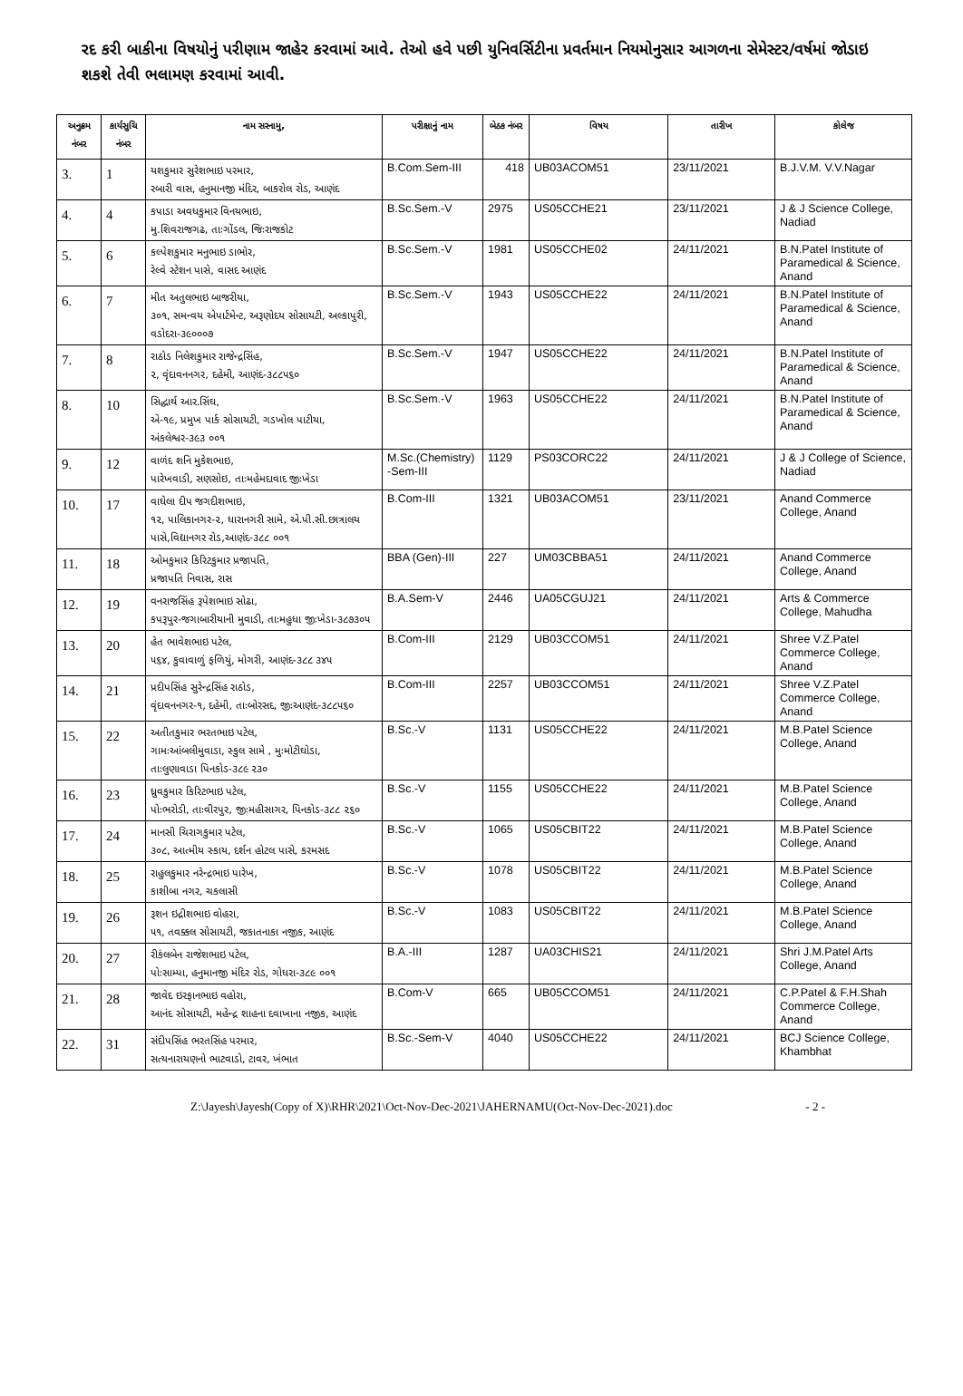રદ કરી બાકીના વિષયોનું પરીણામ જાહેર કરવામાં આવે. તેઓ હવે પછી યુનિવર્સિટીના પ્રવર્તમાન નિયમોનુસાર આગળના સેમેસ્ટર/વર્ષમાં જોડાઇ શકશે તેવી ભલામણ કરવામાં આવી.
| અનુક્રમ નંબર | કાર્યસુચિ નંબર | નામ સરનામુ, | પરીક્ષાનું નામ | બેઠક નંબર | વિષય | તારીખ | કોલેજ |
| --- | --- | --- | --- | --- | --- | --- | --- |
| 3. | 1 | યશકુમાર સુરેશભાઇ પરમાર, રબારી વાસ, હનુમાનજી મંદિર, બાકરોલ રોડ, આણંદ | B.Com.Sem-III | 418 | UB03ACOM51 | 23/11/2021 | B.J.V.M. V.V.Nagar |
| 4. | 4 | કપાડા અવધકુમાર વિનયભાઇ, મુ.શિવરાજગઢ, તાઃગોંડલ, જિઃરાજકોટ | B.Sc.Sem.-V | 2975 | US05CCHE21 | 23/11/2021 | J & J Science College, Nadiad |
| 5. | 6 | કલ્પેશકુમાર મનુભાઇ ડાભોર, રેલ્વે સ્ટેશન પાસે, વાસદ આણંદ | B.Sc.Sem.-V | 1981 | US05CCHE02 | 24/11/2021 | B.N.Patel Institute of Paramedical & Science, Anand |
| 6. | 7 | મીત અતુલભાઇ બાજરીયા, ૩૦૧, સમન્વય એપાર્ટમેન્ટ, અરૂણોદય સોસાયટી, અલ્કાપુરી, વડોદરા-૩૯૦૦૦૭ | B.Sc.Sem.-V | 1943 | US05CCHE22 | 24/11/2021 | B.N.Patel Institute of Paramedical & Science, Anand |
| 7. | 8 | રાઠોડ નિલેશકુમાર રાજેન્દ્રસિંહ, ૨, વૃંદાવનનગર, દહેમી, આણંદ-૩૮૮૫૬૦ | B.Sc.Sem.-V | 1947 | US05CCHE22 | 24/11/2021 | B.N.Patel Institute of Paramedical & Science, Anand |
| 8. | 10 | સિદ્ધાર્થ આર.સિંઘ, એ-૧૯, પ્રમુખ પાર્ક સોસાયટી, ગડખોલ પાટીયા, અંકલેશ્વર-૩૯૩ ૦૦૧ | B.Sc.Sem.-V | 1963 | US05CCHE22 | 24/11/2021 | B.N.Patel Institute of Paramedical & Science, Anand |
| 9. | 12 | વાળંદ શનિ મુકેશભાઇ, પારેખવાડી, સણસોઇ, તાઃમહેમદાવાદ જીઃખેડા | M.Sc.(Chemistry) -Sem-III | 1129 | PS03CORC22 | 24/11/2021 | J & J College of Science, Nadiad |
| 10. | 17 | વાઘેલા દીપ જગદીશભાઇ, ૧૨, પાલિકાનગર-૨, ધારાનગરી સામે, એ.પી.સી.છાત્રાલય પાસે,વિદ્યાનગર રોડ,આણંદ-૩૮૮ ૦૦૧ | B.Com-III | 1321 | UB03ACOM51 | 23/11/2021 | Anand Commerce College, Anand |
| 11. | 18 | ઓમકુમાર કિરિટકુમાર પ્રજાપતિ, પ્રજાપતિ નિવાસ, રાસ | BBA (Gen)-III | 227 | UM03CBBA51 | 24/11/2021 | Anand Commerce College, Anand |
| 12. | 19 | વનરાજસિંહ રૂપેશભાઇ સોઢા, કપરૂપુર-જગાબારીયાની મુવાડી, તાઃમહુધા જીઃખેડા-૩૮૭૩૦૫ | B.A.Sem-V | 2446 | UA05CGUJ21 | 24/11/2021 | Arts & Commerce College, Mahudha |
| 13. | 20 | હેત ભાવેશભાઇ પટેલ, ૫૬૪, કુવાવાળું ફળિયું, મોગરી, આણંદ-૩૮૮ ૩૪૫ | B.Com-III | 2129 | UB03CCOM51 | 24/11/2021 | Shree V.Z.Patel Commerce College, Anand |
| 14. | 21 | પ્રદીપસિંહ સુરેન્દ્રસિંહ રાઠોડ, વૃંદાવનનગર-૧, દહેમી, તાઃબોરસદ, જીઃઆણંદ-૩૮૮૫૬૦ | B.Com-III | 2257 | UB03CCOM51 | 24/11/2021 | Shree V.Z.Patel Commerce College, Anand |
| 15. | 22 | અતીતકુમાર ભરતભાઇ પટેલ, ગામઃઆંબલીમુવાડા, સ્કુલ સામે , મુઃમોટીઘોડા, તાઃલુણાવાડા પિનકોડ-૩૮૯ ૨૩૦ | B.Sc.-V | 1131 | US05CCHE22 | 24/11/2021 | M.B.Patel Science College, Anand |
| 16. | 23 | ધ્રુવકુમાર કિરિટભાઇ પટેલ, પોઃભરોડી, તાઃવીરપુર, જીઃમહીસાગર, પિનકોડ-૩૮૮ ૨૬૦ | B.Sc.-V | 1155 | US05CCHE22 | 24/11/2021 | M.B.Patel Science College, Anand |
| 17. | 24 | માનસી ચિરાગકુમાર પટેલ, ૩૦૮, આત્મીય સ્કાય, દર્શન હોટલ પાસે, કરમસદ | B.Sc.-V | 1065 | US05CBIT22 | 24/11/2021 | M.B.Patel Science College, Anand |
| 18. | 25 | રાહુલકુમાર નરેન્દ્રભાઇ પારેખ, કાશીબા નગર, ચકલાસી | B.Sc.-V | 1078 | US05CBIT22 | 24/11/2021 | M.B.Patel Science College, Anand |
| 19. | 26 | રૂશન ઇદ્રીશભાઇ વોહરા, ૫૧, તવક્કલ સોસાયટી, જકાતનાકા નજીક, આણંદ | B.Sc.-V | 1083 | US05CBIT22 | 24/11/2021 | M.B.Patel Science College, Anand |
| 20. | 27 | રીકંલબેન રાજેશભાઇ પટેલ, પોઃસામ્પા, હનુમાનજી મંદિર રોડ, ગોધરા-૩૮૯ ૦૦૧ | B.A.-III | 1287 | UA03CHIS21 | 24/11/2021 | Shri J.M.Patel Arts College, Anand |
| 21. | 28 | જાવેદ ઇરફાનભાઇ વહોરા, આનંદ સોસાયટી, મહેન્દ્ર શાહના દવાખાના નજીક, આણંદ | B.Com-V | 665 | UB05CCOM51 | 24/11/2021 | C.P.Patel & F.H.Shah Commerce College, Anand |
| 22. | 31 | સંદીપસિંહ ભરતસિંહ પરમાર, સત્યનારાયણનો ભાટવાડો, ટાવર, ખંભાત | B.Sc.-Sem-V | 4040 | US05CCHE22 | 24/11/2021 | BCJ Science College, Khambhat |
Z:\Jayesh\Jayesh(Copy of X)\RHR\2021\Oct-Nov-Dec-2021\JAHERNAMU(Oct-Nov-Dec-2021).doc - 2 -